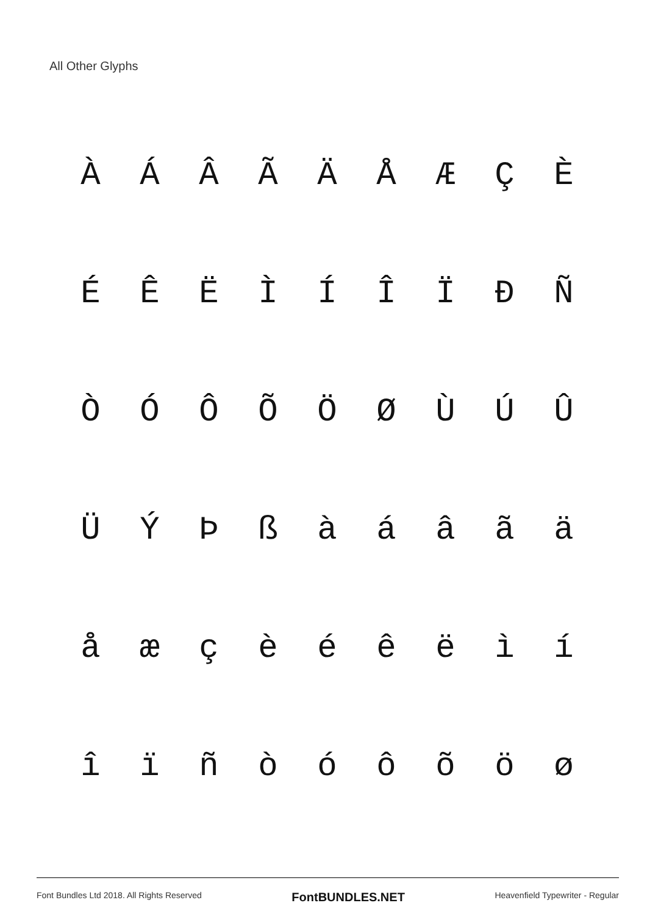All Other Glyphs
À Á Â Ã Ä Å Æ Ç È
É Ê Ë Ì Í Î Ï Ð Ñ
Ò Ó Ô Õ Ö Ø Ù Ú Û
Ü Ý Þ ß à á â ã ä
å æ ç è é ê ë ì í
î ï ñ ò ó ô õ ö ø
Font Bundles Ltd 2018. All Rights Reserved FontBUNDLES.NET Heavenfield Typewriter - Regular